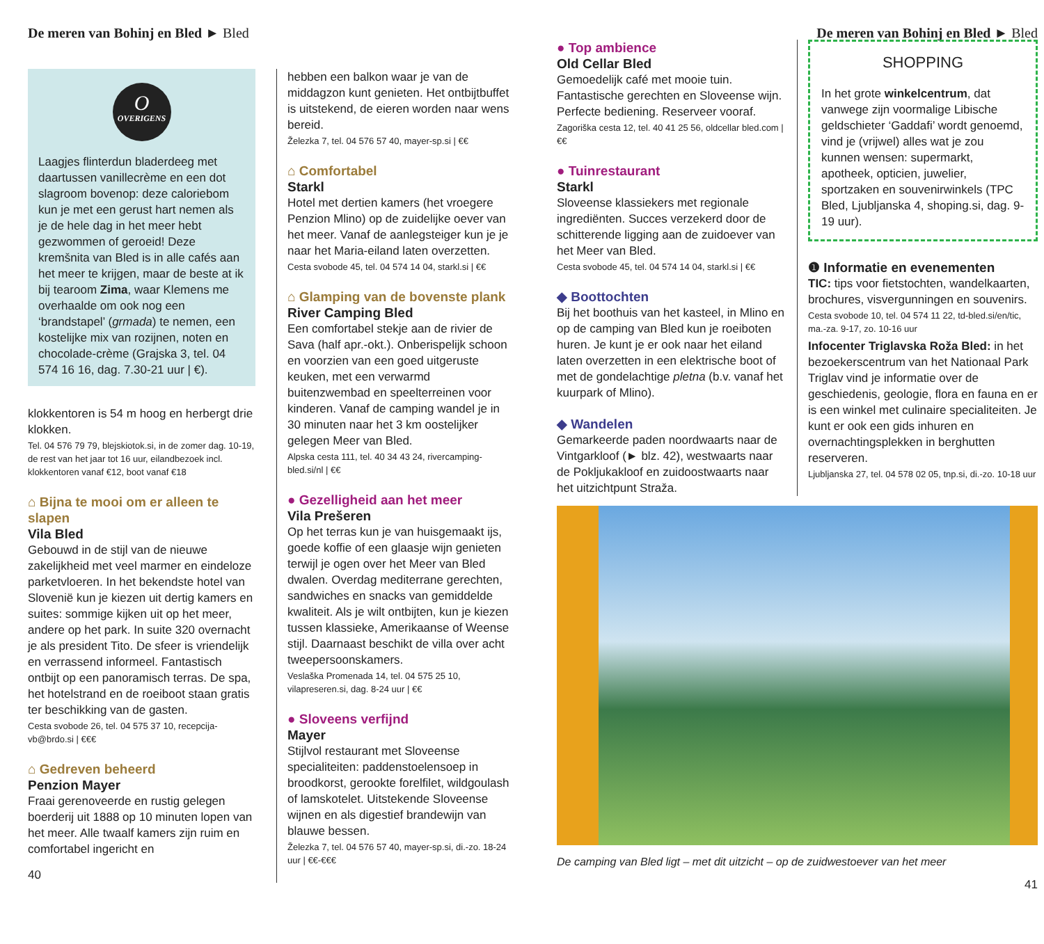De meren van Bohinj en Bled ► Bled
O
OVERIGENS
Laagjes flinterdun bladerdeeg met daartussen vanillecrème en een dot slagroom bovenop: deze caloriebom kun je met een gerust hart nemen als je de hele dag in het meer hebt gezwommen of geroeid! Deze kremšnita van Bled is in alle cafés aan het meer te krijgen, maar de beste at ik bij tearoom Zima, waar Klemens me overhaalde om ook nog een ‘brandstapel’ (grmada) te nemen, een kostelijke mix van rozijnen, noten en chocolade-crème (Grajska 3, tel. 04 574 16 16, dag. 7.30-21 uur | €).
klokkentoren is 54 m hoog en herbergt drie klokken.
Tel. 04 576 79 79, blejskiotok.si, in de zomer dag. 10-19, de rest van het jaar tot 16 uur, eilandbezoek incl. klokkentoren vanaf €12, boot vanaf €18
⌂ Bijna te mooi om er alleen te slapen
Vila Bled
Gebouwd in de stijl van de nieuwe zakelijkheid met veel marmer en eindeloze parketvloeren. In het bekendste hotel van Slovenië kun je kiezen uit dertig kamers en suites: sommige kijken uit op het meer, andere op het park. In suite 320 overnacht je als president Tito. De sfeer is vriendelijk en verrassend informeel. Fantastisch ontbijt op een panoramisch terras. De spa, het hotelstrand en de roeiboot staan gratis ter beschikking van de gasten.
Cesta svobode 26, tel. 04 575 37 10, recepcija-vb@brdo.si | €€€
⌂ Gedreven beheerd
Penzion Mayer
Fraai gerenoveerde en rustig gelegen boerderij uit 1888 op 10 minuten lopen van het meer. Alle twaalf kamers zijn ruim en comfortabel ingericht en
40
hebben een balkon waar je van de middagzon kunt genieten. Het ontbijtbuffet is uitstekend, de eieren worden naar wens bereid.
Železka 7, tel. 04 576 57 40, mayer-sp.si | €€
⌂ Comfortabel
Starkl
Hotel met dertien kamers (het vroegere Penzion Mlino) op de zuidelijke oever van het meer. Vanaf de aanlegsteiger kun je je naar het Maria-eiland laten overzetten.
Cesta svobode 45, tel. 04 574 14 04, starkl.si | €€
⌂ Glamping van de bovenste plank
River Camping Bled
Een comfortabel stekje aan de rivier de Sava (half apr.-okt.). Onberispelijk schoon en voorzien van een goed uitgeruste keuken, met een verwarmd buitenzwembad en speelterreinen voor kinderen. Vanaf de camping wandel je in 30 minuten naar het 3 km oostelijker gelegen Meer van Bled.
Alpska cesta 111, tel. 40 34 43 24, rivercamping-bled.si/nl | €€
● Gezelligheid aan het meer
Vila Prešeren
Op het terras kun je van huisgemaakt ijs, goede koffie of een glaasje wijn genieten terwijl je ogen over het Meer van Bled dwalen. Overdag mediterrane gerechten, sandwiches en snacks van gemiddelde kwaliteit. Als je wilt ontbijten, kun je kiezen tussen klassieke, Amerikaanse of Weense stijl. Daarnaast beschikt de villa over acht tweepersoonskamers.
Veslaška Promenada 14, tel. 04 575 25 10, vilapreseren.si, dag. 8-24 uur | €€
● Sloveens verfijnd
Mayer
Stijlvol restaurant met Sloveense specialiteiten: paddenstoelensoep in broodkorst, gerookte forelfilet, wildgoulash of lamskotelet. Uitstekende Sloveense wijnen en als digestief brandewijn van blauwe bessen.
Železka 7, tel. 04 576 57 40, mayer-sp.si, di.-zo. 18-24 uur | €€-€€€
De meren van Bohinj en Bled ► Bled
● Top ambience
Old Cellar Bled
Gemoedelijk café met mooie tuin. Fantastische gerechten en Sloveense wijn. Perfecte bediening. Reserveer vooraf.
Zagoriška cesta 12, tel. 40 41 25 56, oldcellar bled.com | €€
● Tuinrestaurant
Starkl
Sloveense klassiekers met regionale ingrediënten. Succes verzekerd door de schitterende ligging aan de zuidoever van het Meer van Bled.
Cesta svobode 45, tel. 04 574 14 04, starkl.si | €€
◆ Boottochten
Bij het boothuis van het kasteel, in Mlino en op de camping van Bled kun je roeiboten huren. Je kunt je er ook naar het eiland laten overzetten in een elektrische boot of met de gondelachtige pletna (b.v. vanaf het kuurpark of Mlino).
◆ Wandelen
Gemarkeerde paden noordwaarts naar de Vintgarkloof (► blz. 42), westwaarts naar de Pokljukakloof en zuidoostwaarts naar het uitzichtpunt Straža.
SHOPPING
In het grote winkelcentrum, dat vanwege zijn voormalige Libische geldschieter ‘Gaddafi’ wordt genoemd, vind je (vrijwel) alles wat je zou kunnen wensen: supermarkt, apotheek, opticien, juwelier, sportzaken en souvenirwinkels (TPC Bled, Ljubljanska 4, shoping.si, dag. 9-19 uur).
❶ Informatie en evenementen
TIC: tips voor fietstochten, wandelkaarten, brochures, visvergunningen en souvenirs.
Cesta svobode 10, tel. 04 574 11 22, td-bled.si/en/tic, ma.-za. 9-17, zo. 10-16 uur
Infocenter Triglavska Roža Bled: in het bezoekerscentrum van het Nationaal Park Triglav vind je informatie over de geschiedenis, geologie, flora en fauna en er is een winkel met culinaire specialiteiten. Je kunt er ook een gids inhuren en overnachtingsplekken in berghutten reserveren.
Ljubljanska 27, tel. 04 578 02 05, tnp.si, di.-zo. 10-18 uur
De camping van Bled ligt – met dit uitzicht – op de zuidwestoever van het meer
41